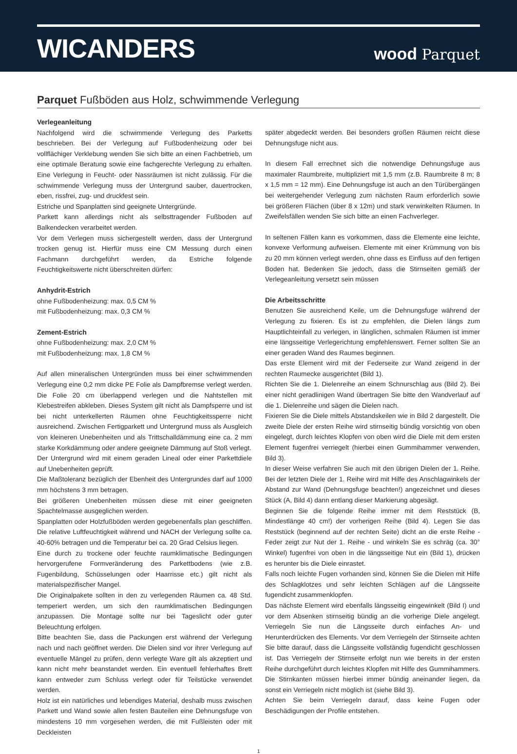WICANDERS
wood Parquet
Parquet Fußböden aus Holz, schwimmende Verlegung
Verlegeanleitung
Nachfolgend wird die schwimmende Verlegung des Parketts beschrieben. Bei der Verlegung auf Fußbodenheizung oder bei vollflächiger Verklebung wenden Sie sich bitte an einen Fachbetrieb, um eine optimale Beratung sowie eine fachgerechte Verlegung zu erhalten. Eine Verlegung in Feucht- oder Nassräumen ist nicht zulässig. Für die schwimmende Verlegung muss der Untergrund sauber, dauertrocken, eben, rissfrei, zug- und druckfest sein.
Estriche und Spanplatten sind geeignete Untergründe.
Parkett kann allerdings nicht als selbsttragender Fußboden auf Balkendecken verarbeitet werden.
Vor dem Verlegen muss sichergestellt werden, dass der Untergrund trocken genug ist. Hierfür muss eine CM Messung durch einen Fachmann durchgeführt werden, da Estriche folgende Feuchtigkeitswerte nicht überschreiten dürfen:
Anhydrit-Estrich
ohne Fußbodenheizung: max. 0,5 CM %
mit Fußbodenheizung: max. 0,3 CM %
Zement-Estrich
ohne Fußbodenheizung: max. 2,0 CM %
mit Fußbodenheizung: max. 1,8 CM %
Auf allen mineralischen Untergründen muss bei einer schwimmenden Verlegung eine 0,2 mm dicke PE Folie als Dampfbremse verlegt werden. Die Folie 20 cm überlappend verlegen und die Nahtstellen mit Klebestreifen abkleben. Dieses System gilt nicht als Dampfsperre und ist bei nicht unterkellerten Räumen ohne Feuchtigkeitssperre nicht ausreichend. Zwischen Fertigparkett und Untergrund muss als Ausgleich von kleineren Unebenheiten und als Trittschalldämmung eine ca. 2 mm starke Korkdämmung oder andere geeignete Dämmung auf Stoß verlegt.
Der Untergrund wird mit einem geraden Lineal oder einer Parkettdiele auf Unebenheiten geprüft.
Die Maßtoleranz bezüglich der Ebenheit des Untergrundes darf auf 1000 mm höchstens 3 mm betragen.
Bei größeren Unebenheiten müssen diese mit einer geeigneten Spachtelmasse ausgeglichen werden.
Spanplatten oder Holzfußböden werden gegebenenfalls plan geschliffen. Die relative Luftfeuchtigkeit während und NACH der Verlegung sollte ca. 40-60% betragen und die Temperatur bei ca. 20 Grad Celsius liegen.
Eine durch zu trockene oder feuchte raumklimatische Bedingungen hervorgerufene Formveränderung des Parkettbodens (wie z.B. Fugenbildung, Schüsselungen oder Haarrisse etc.) gilt nicht als materialspezifischer Mangel.
Die Originalpakete sollten in den zu verlegenden Räumen ca. 48 Std. temperiert werden, um sich den raumklimatischen Bedingungen anzupassen. Die Montage sollte nur bei Tageslicht oder guter Beleuchtung erfolgen.
Bitte beachten Sie, dass die Packungen erst während der Verlegung nach und nach geöffnet werden. Die Dielen sind vor ihrer Verlegung auf eventuelle Mängel zu prüfen, denn verlegte Ware gilt als akzeptiert und kann nicht mehr beanstandet werden. Ein eventuell fehlerhaftes Brett kann entweder zum Schluss verlegt oder für Teilstücke verwendet werden.
Holz ist ein natürliches und lebendiges Material, deshalb muss zwischen Parkett und Wand sowie allen festen Bauteilen eine Dehnungsfuge von mindestens 10 mm vorgesehen werden, die mit Fußleisten oder mit Deckleisten
später abgedeckt werden. Bei besonders großen Räumen reicht diese Dehnungsfuge nicht aus.
In diesem Fall errechnet sich die notwendige Dehnungsfuge aus maximaler Raumbreite, multipliziert mit 1,5 mm (z.B. Raumbreite 8 m; 8 x 1,5 mm = 12 mm). Eine Dehnungsfuge ist auch an den Türübergängen bei weitergehender Verlegung zum nächsten Raum erforderlich sowie bei größeren Flächen (über 8 x 12m) und stark verwinkelten Räumen. In Zweifelsfällen wenden Sie sich bitte an einen Fachverleger.
In seltenen Fällen kann es vorkommen, dass die Elemente eine leichte, konvexe Verformung aufweisen. Elemente mit einer Krümmung von bis zu 20 mm können verlegt werden, ohne dass es Einfluss auf den fertigen Boden hat. Bedenken Sie jedoch, dass die Stirnseiten gemäß der Verlegeanleitung versetzt sein müssen
Die Arbeitsschritte
Benutzen Sie ausreichend Keile, um die Dehnungsfuge während der Verlegung zu fixieren. Es ist zu empfehlen, die Dielen längs zum Hauptlichteinfall zu verlegen, in länglichen, schmalen Räumen ist immer eine längsseitige Verlegerichtung empfehlenswert. Ferner sollten Sie an einer geraden Wand des Raumes beginnen.
Das erste Element wird mit der Federseite zur Wand zeigend in der rechten Raumecke ausgerichtet (Bild 1).
Richten Sie die 1. Dielenreihe an einem Schnurschlag aus (Bild 2). Bei einer nicht geradlinigen Wand übertragen Sie bitte den Wandverlauf auf die 1. Dielenreihe und sägen die Dielen nach.
Fixieren Sie die Diele mittels Abstandskeilen wie in Bild 2 dargestellt. Die zweite Diele der ersten Reihe wird stirnseitig bündig vorsichtig von oben eingelegt, durch leichtes Klopfen von oben wird die Diele mit dem ersten Element fugenfrei verriegelt (hierbei einen Gummihammer verwenden, Bild 3).
In dieser Weise verfahren Sie auch mit den übrigen Dielen der 1. Reihe. Bei der letzten Diele der 1. Reihe wird mit Hilfe des Anschlagwinkels der Abstand zur Wand (Dehnungsfuge beachten!) angezeichnet und dieses Stück (A, Bild 4) dann entlang dieser Markierung abgesägt.
Beginnen Sie die folgende Reihe immer mit dem Reststück (B, Mindestlänge 40 cm!) der vorherigen Reihe (Bild 4). Legen Sie das Reststück (beginnend auf der rechten Seite) dicht an die erste Reihe - Feder zeigt zur Nut der 1. Reihe - und winkeln Sie es schräg (ca. 30° Winkel) fugenfrei von oben in die längsseitige Nut ein (Bild 1), drücken es herunter bis die Diele einrastet.
Falls noch leichte Fugen vorhanden sind, können Sie die Dielen mit Hilfe des Schlagklotzes und sehr leichten Schlägen auf die Längsseite fugendicht zusammenklopfen.
Das nächste Element wird ebenfalls längsseitig eingewinkelt (Bild I) und vor dem Absenken stirnseitig bündig an die vorherige Diele angelegt. Verriegeln Sie nun die Längsseite durch einfaches An- und Herunterdrücken des Elements. Vor dem Verriegeln der Stirnseite achten Sie bitte darauf, dass die Längsseite vollständig fugendicht geschlossen ist. Das Verriegeln der Stirnseite erfolgt nun wie bereits in der ersten Reihe durchgeführt durch leichtes Klopfen mit Hilfe des Gummihammers. Die Stirnkanten müssen hierbei immer bündig aneinander liegen, da sonst ein Verriegeln nicht möglich ist (siehe Bild 3).
Achten Sie beim Verriegeln darauf, dass keine Fugen oder Beschädigungen der Profile entstehen.
1